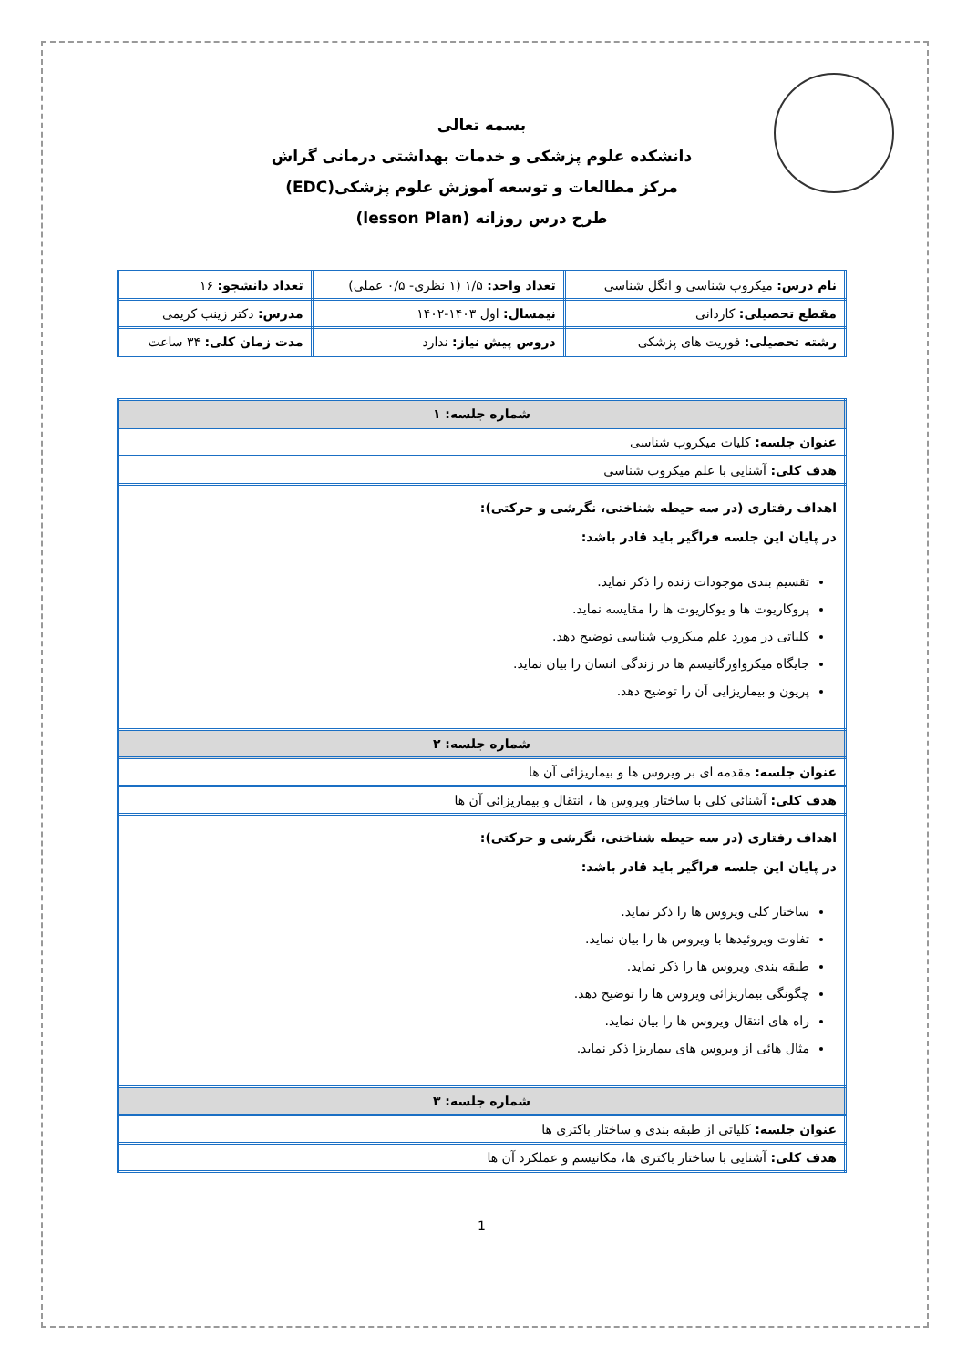بسمه تعالی
دانشکده علوم پزشکی و خدمات بهداشتی درمانی گراش
مرکز مطالعات و توسعه آموزش علوم پزشکی(EDC)
طرح درس روزانه (lesson Plan)
| نام درس: میکروب شناسی و انگل شناسی | تعداد واحد: ۱/۵ (۱ نظری- ۰/۵ عملی) | تعداد دانشجو: ۱۶ |
| مقطع تحصیلی: کاردانی | نیمسال: اول ۱۴۰۳-۱۴۰۲ | مدرس: دکتر زینب کریمی |
| رشته تحصیلی: فوریت های پزشکی | دروس پیش نیاز: ندارد | مدت زمان کلی: ۳۴ ساعت |
| شماره جلسه: ۱ |
| عنوان جلسه: کلیات میکروب شناسی |
| هدف کلی: آشنایی با علم میکروب شناسی |
| اهداف رفتاری (در سه حیطه شناختی، نگرشی و حرکتی): در پایان این جلسه فراگیر باید قادر باشد: تقسیم بندی موجودات زنده را ذکر نماید. پروکاریوت ها و یوکاریوت ها را مقایسه نماید. کلیاتی در مورد علم میکروب شناسی توضیح دهد. جایگاه میکرواورگانیسم ها در زندگی انسان را بیان نماید. پریون و بیماریزایی آن را توضیح دهد. |
| شماره جلسه: ۲ |
| عنوان جلسه: مقدمه ای بر ویروس ها و بیماریزائی آن ها |
| هدف کلی: آشنائی کلی با ساختار ویروس ها ، انتقال و بیماریزائی آن ها |
| اهداف رفتاری (در سه حیطه شناختی، نگرشی و حرکتی): در پایان این جلسه فراگیر باید قادر باشد: ساختار کلی ویروس ها را ذکر نماید. تفاوت ویروئیدها با ویروس ها را بیان نماید. طبقه بندی ویروس ها را ذکر نماید. چگونگی بیماریزائی ویروس ها را توضیح دهد. راه های انتقال ویروس ها را بیان نماید. مثال هائی از ویروس های بیماریزا ذکر نماید. |
| شماره جلسه: ۳ |
| عنوان جلسه: کلیاتی از طبقه بندی و ساختار باکتری ها |
| هدف کلی: آشنایی با ساختار باکتری ها، مکانیسم و عملکرد آن ها |
1